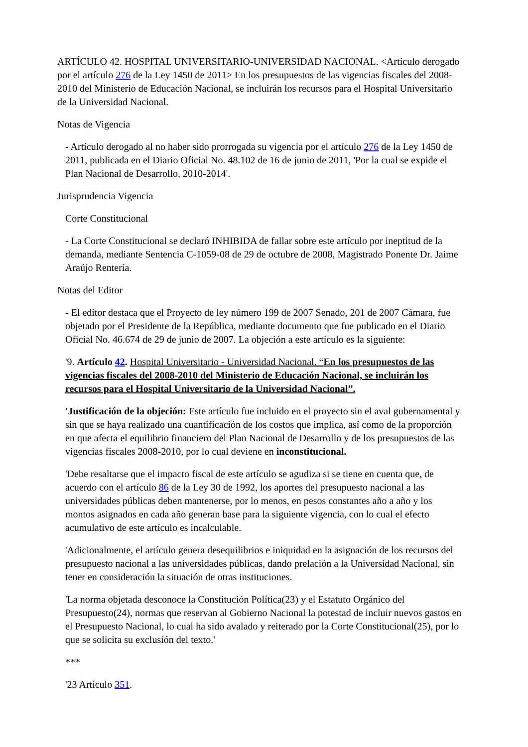ARTÍCULO 42. HOSPITAL UNIVERSITARIO-UNIVERSIDAD NACIONAL. <Artículo derogado por el artículo 276 de la Ley 1450 de 2011> En los presupuestos de las vigencias fiscales del 2008-2010 del Ministerio de Educación Nacional, se incluirán los recursos para el Hospital Universitario de la Universidad Nacional.
Notas de Vigencia
- Artículo derogado al no haber sido prorrogada su vigencia por el artículo 276 de la Ley 1450 de 2011, publicada en el Diario Oficial No. 48.102 de 16 de junio de 2011, 'Por la cual se expide el Plan Nacional de Desarrollo, 2010-2014'.
Jurisprudencia Vigencia
Corte Constitucional
- La Corte Constitucional se declaró INHIBIDA de fallar sobre este artículo por ineptitud de la demanda, mediante Sentencia C-1059-08 de 29 de octubre de 2008, Magistrado Ponente Dr. Jaime Araújo Rentería.
Notas del Editor
- El editor destaca que el Proyecto de ley número 199 de 2007 Senado, 201 de 2007 Cámara, fue objetado por el Presidente de la República, mediante documento que fue publicado en el Diario Oficial No. 46.674 de 29 de junio de 2007. La objeción a este artículo es la siguiente:
'9. Artículo 42. Hospital Universitario - Universidad Nacional. “En los presupuestos de las vigencias fiscales del 2008-2010 del Ministerio de Educación Nacional, se incluirán los recursos para el Hospital Universitario de la Universidad Nacional”.
'Justificación de la objeción: Este artículo fue incluido en el proyecto sin el aval gubernamental y sin que se haya realizado una cuantificación de los costos que implica, así como de la proporción en que afecta el equilibrio financiero del Plan Nacional de Desarrollo y de los presupuestos de las vigencias fiscales 2008-2010, por lo cual deviene en inconstitucional.
'Debe resaltarse que el impacto fiscal de este artículo se agudiza si se tiene en cuenta que, de acuerdo con el artículo 86 de la Ley 30 de 1992, los aportes del presupuesto nacional a las universidades públicas deben mantenerse, por lo menos, en pesos constantes año a año y los montos asignados en cada año generan base para la siguiente vigencia, con lo cual el efecto acumulativo de este artículo es incalculable.
'Adicionalmente, el artículo genera desequilibrios e iniquidad en la asignación de los recursos del presupuesto nacional a las universidades públicas, dando prelación a la Universidad Nacional, sin tener en consideración la situación de otras instituciones.
'La norma objetada desconoce la Constitución Política(23) y el Estatuto Orgánico del Presupuesto(24), normas que reservan al Gobierno Nacional la potestad de incluir nuevos gastos en el Presupuesto Nacional, lo cual ha sido avalado y reiterado por la Corte Constitucional(25), por lo que se solicita su exclusión del texto.'
***
'23 Artículo 351.